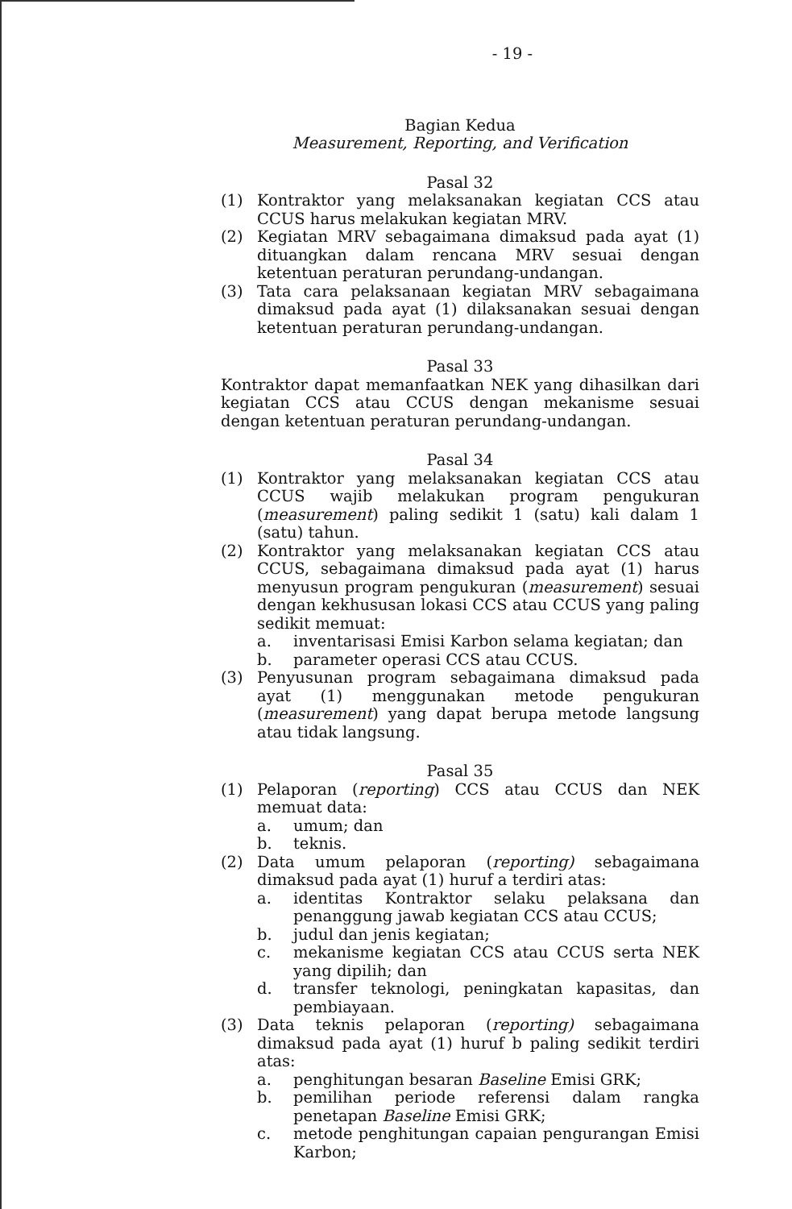- 19 -
Bagian Kedua
Measurement, Reporting, and Verification
Pasal 32
(1) Kontraktor yang melaksanakan kegiatan CCS atau CCUS harus melakukan kegiatan MRV.
(2) Kegiatan MRV sebagaimana dimaksud pada ayat (1) dituangkan dalam rencana MRV sesuai dengan ketentuan peraturan perundang-undangan.
(3) Tata cara pelaksanaan kegiatan MRV sebagaimana dimaksud pada ayat (1) dilaksanakan sesuai dengan ketentuan peraturan perundang-undangan.
Pasal 33
Kontraktor dapat memanfaatkan NEK yang dihasilkan dari kegiatan CCS atau CCUS dengan mekanisme sesuai dengan ketentuan peraturan perundang-undangan.
Pasal 34
(1) Kontraktor yang melaksanakan kegiatan CCS atau CCUS wajib melakukan program pengukuran (measurement) paling sedikit 1 (satu) kali dalam 1 (satu) tahun.
(2) Kontraktor yang melaksanakan kegiatan CCS atau CCUS, sebagaimana dimaksud pada ayat (1) harus menyusun program pengukuran (measurement) sesuai dengan kekhususan lokasi CCS atau CCUS yang paling sedikit memuat:
a. inventarisasi Emisi Karbon selama kegiatan; dan
b. parameter operasi CCS atau CCUS.
(3) Penyusunan program sebagaimana dimaksud pada ayat (1) menggunakan metode pengukuran (measurement) yang dapat berupa metode langsung atau tidak langsung.
Pasal 35
(1) Pelaporan (reporting) CCS atau CCUS dan NEK memuat data:
a. umum; dan
b. teknis.
(2) Data umum pelaporan (reporting) sebagaimana dimaksud pada ayat (1) huruf a terdiri atas:
a. identitas Kontraktor selaku pelaksana dan penanggung jawab kegiatan CCS atau CCUS;
b. judul dan jenis kegiatan;
c. mekanisme kegiatan CCS atau CCUS serta NEK yang dipilih; dan
d. transfer teknologi, peningkatan kapasitas, dan pembiayaan.
(3) Data teknis pelaporan (reporting) sebagaimana dimaksud pada ayat (1) huruf b paling sedikit terdiri atas:
a. penghitungan besaran Baseline Emisi GRK;
b. pemilihan periode referensi dalam rangka penetapan Baseline Emisi GRK;
c. metode penghitungan capaian pengurangan Emisi Karbon;